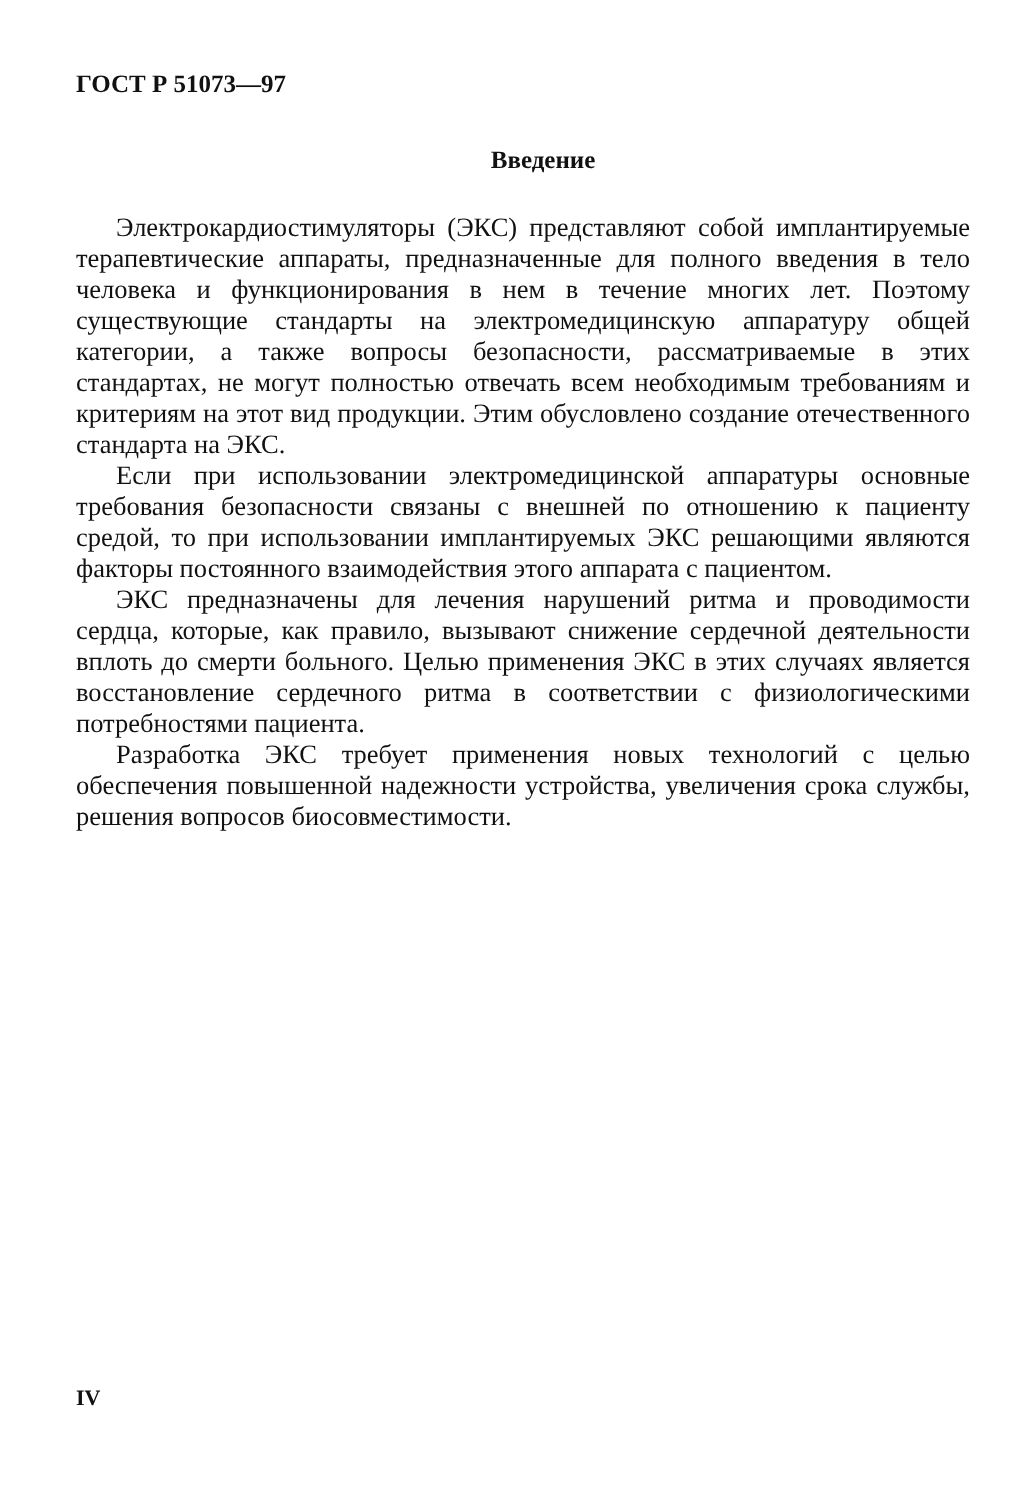ГОСТ Р 51073—97
Введение
Электрокардиостимуляторы (ЭКС) представляют собой имплантируемые терапевтические аппараты, предназначенные для полного введения в тело человека и функционирования в нем в течение многих лет. Поэтому существующие стандарты на электромедицинскую аппаратуру общей категории, а также вопросы безопасности, рассматриваемые в этих стандартах, не могут полностью отвечать всем необходимым требованиям и критериям на этот вид продукции. Этим обусловлено создание отечественного стандарта на ЭКС.
Если при использовании электромедицинской аппаратуры основные требования безопасности связаны с внешней по отношению к пациенту средой, то при использовании имплантируемых ЭКС решающими являются факторы постоянного взаимодействия этого аппарата с пациентом.
ЭКС предназначены для лечения нарушений ритма и проводимости сердца, которые, как правило, вызывают снижение сердечной деятельности вплоть до смерти больного. Целью применения ЭКС в этих случаях является восстановление сердечного ритма в соответствии с физиологическими потребностями пациента.
Разработка ЭКС требует применения новых технологий с целью обеспечения повышенной надежности устройства, увеличения срока службы, решения вопросов биосовместимости.
IV